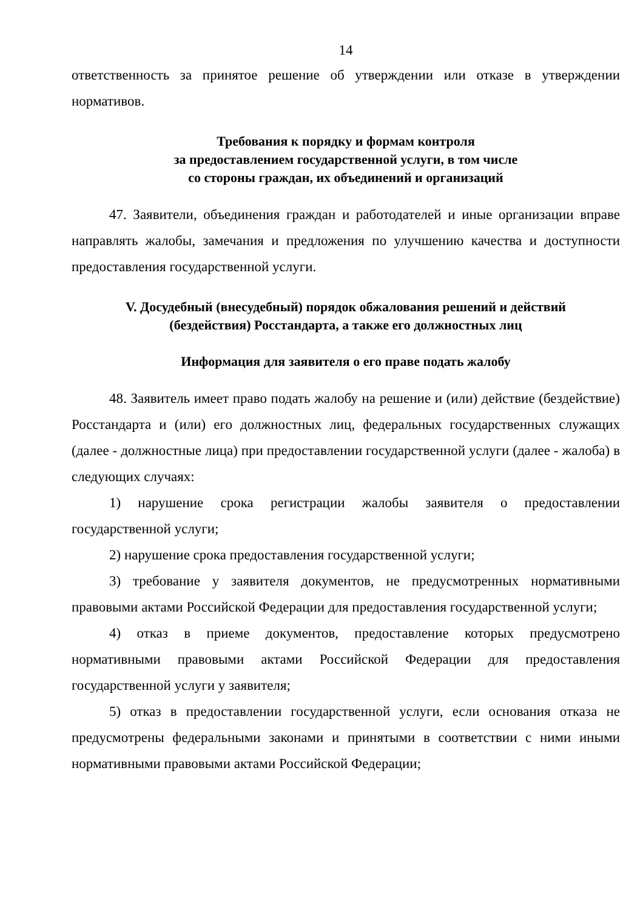14
ответственность за принятое решение об утверждении или отказе в утверждении нормативов.
Требования к порядку и формам контроля
за предоставлением государственной услуги, в том числе
со стороны граждан, их объединений и организаций
47. Заявители, объединения граждан и работодателей и иные организации вправе направлять жалобы, замечания и предложения по улучшению качества и доступности предоставления государственной услуги.
V. Досудебный (внесудебный) порядок обжалования решений и действий
(бездействия) Росстандарта, а также его должностных лиц
Информация для заявителя о его праве подать жалобу
48. Заявитель имеет право подать жалобу на решение и (или) действие (бездействие) Росстандарта и (или) его должностных лиц, федеральных государственных служащих (далее - должностные лица) при предоставлении государственной услуги (далее - жалоба) в следующих случаях:
1) нарушение срока регистрации жалобы заявителя о предоставлении государственной услуги;
2) нарушение срока предоставления государственной услуги;
3) требование у заявителя документов, не предусмотренных нормативными правовыми актами Российской Федерации для предоставления государственной услуги;
4) отказ в приеме документов, предоставление которых предусмотрено нормативными правовыми актами Российской Федерации для предоставления государственной услуги у заявителя;
5) отказ в предоставлении государственной услуги, если основания отказа не предусмотрены федеральными законами и принятыми в соответствии с ними иными нормативными правовыми актами Российской Федерации;